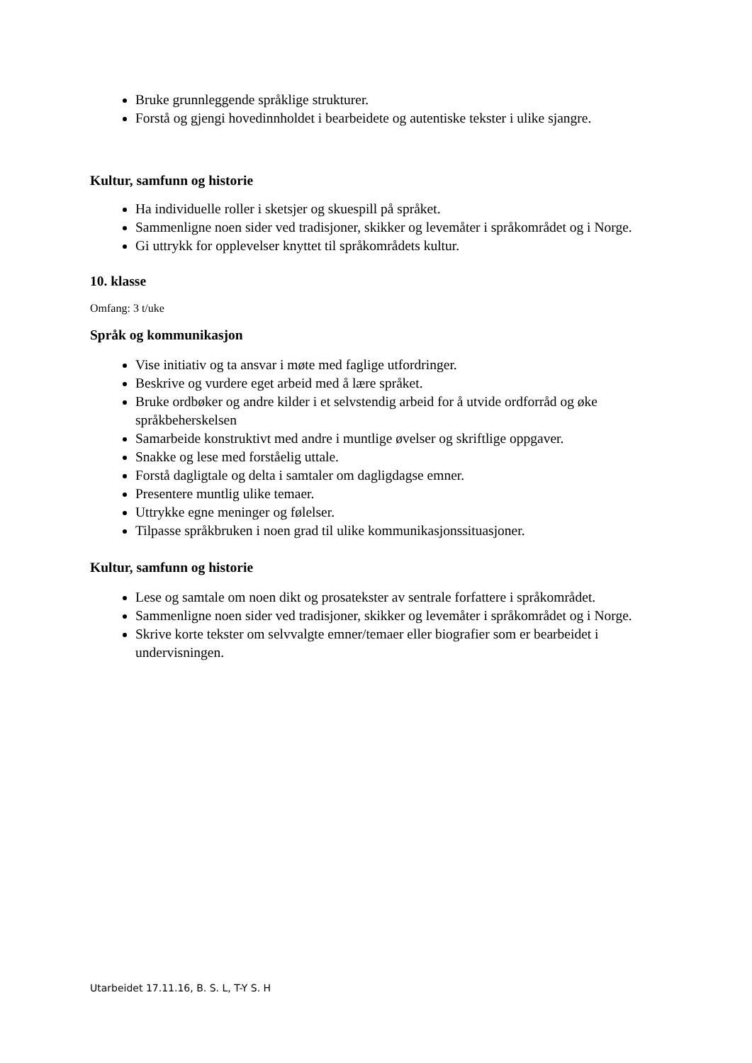Bruke grunnleggende språklige strukturer.
Forstå og gjengi hovedinnholdet i bearbeidete og autentiske tekster i ulike sjangre.
Kultur, samfunn og historie
Ha individuelle roller i sketsjer og skuespill på språket.
Sammenligne noen sider ved tradisjoner, skikker og levemåter i språkområdet og i Norge.
Gi uttrykk for opplevelser knyttet til språkområdets kultur.
10. klasse
Omfang: 3 t/uke
Språk og kommunikasjon
Vise initiativ og ta ansvar i møte med faglige utfordringer.
Beskrive og vurdere eget arbeid med å lære språket.
Bruke ordbøker og andre kilder i et selvstendig arbeid for å utvide ordforråd og øke språkbeherskelsen
Samarbeide konstruktivt med andre i muntlige øvelser og skriftlige oppgaver.
Snakke og lese med forståelig uttale.
Forstå dagligtale og delta i samtaler om dagligdagse emner.
Presentere muntlig ulike temaer.
Uttrykke egne meninger og følelser.
Tilpasse språkbruken i noen grad til ulike kommunikasjonssituasjoner.
Kultur, samfunn og historie
Lese og samtale om noen dikt og prosatekster av sentrale forfattere i språkområdet.
Sammenligne noen sider ved tradisjoner, skikker og levemåter i språkområdet og i Norge.
Skrive korte tekster om selvvalgte emner/temaer eller biografier som er bearbeidet i undervisningen.
Utarbeidet 17.11.16, B. S. L, T-Y S. H